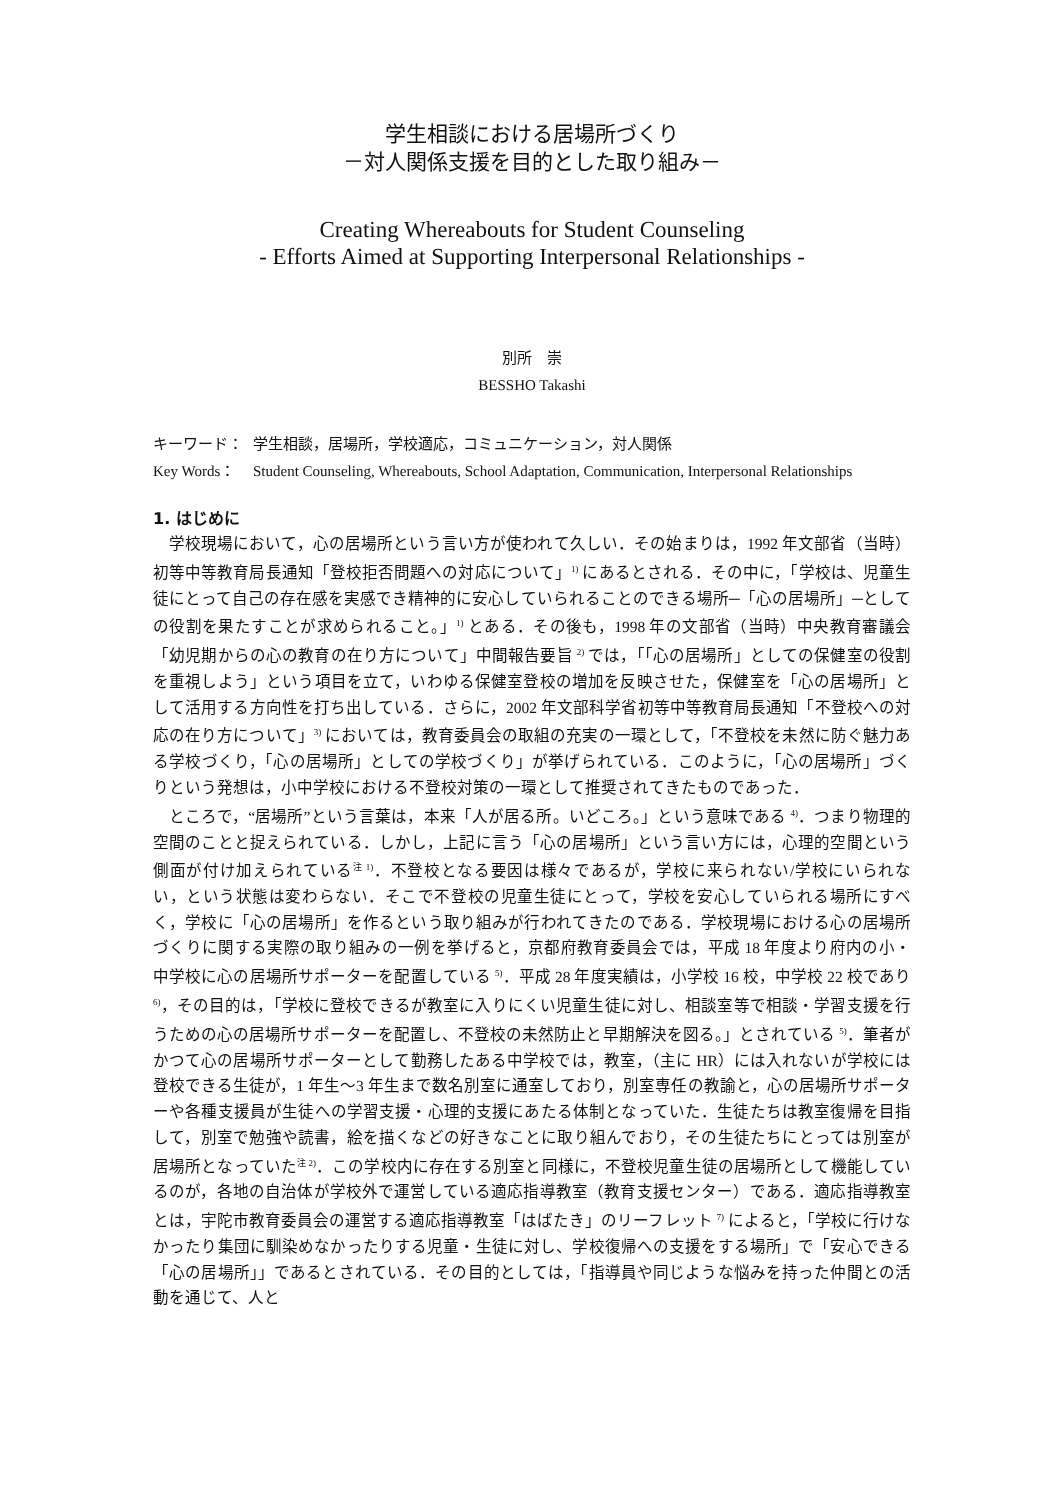学生相談における居場所づくり
－対人関係支援を目的とした取り組み－
Creating Whereabouts for Student Counseling
- Efforts Aimed at Supporting Interpersonal Relationships -
別所　崇
BESSHO Takashi
キーワード： 学生相談，居場所，学校適応，コミュニケーション，対人関係
Key Words： Student Counseling, Whereabouts, School Adaptation, Communication, Interpersonal Relationships
1. はじめに
学校現場において，心の居場所という言い方が使われて久しい．その始まりは，1992 年文部省（当時）初等中等教育局長通知「登校拒否問題への対応について」<sup>1)</sup> にあるとされる．その中に，「学校は、児童生徒にとって自己の存在感を実感でき精神的に安心していられることのできる場所─「心の居場所」─としての役割を果たすことが求められること。」<sup>1)</sup> とある．その後も，1998 年の文部省（当時）中央教育審議会「幼児期からの心の教育の在り方について」中間報告要旨 <sup>2)</sup> では，「「心の居場所」としての保健室の役割を重視しよう」という項目を立て，いわゆる保健室登校の増加を反映させた，保健室を「心の居場所」として活用する方向性を打ち出している．さらに，2002 年文部科学省初等中等教育局長通知「不登校への対応の在り方について」<sup>3)</sup> においては，教育委員会の取組の充実の一環として，「不登校を未然に防ぐ魅力ある学校づくり，「心の居場所」としての学校づくり」が挙げられている．このように，「心の居場所」づくりという発想は，小中学校における不登校対策の一環として推奨されてきたものであった．
ところで，“居場所”という言葉は，本来「人が居る所。いどころ。」という意味である <sup>4)</sup>．つまり物理的空間のことと捉えられている．しかし，上記に言う「心の居場所」という言い方には，心理的空間という側面が付け加えられている<sup>注 1)</sup>．不登校となる要因は様々であるが，学校に来られない/学校にいられない，という状態は変わらない．そこで不登校の児童生徒にとって，学校を安心していられる場所にすべく，学校に「心の居場所」を作るという取り組みが行われてきたのである．学校現場における心の居場所づくりに関する実際の取り組みの一例を挙げると，京都府教育委員会では，平成 18 年度より府内の小・中学校に心の居場所サポーターを配置している <sup>5)</sup>．平成 28 年度実績は，小学校 16 校，中学校 22 校であり <sup>6)</sup>，その目的は，「学校に登校できるが教室に入りにくい児童生徒に対し、相談室等で相談・学習支援を行うための心の居場所サポーターを配置し、不登校の未然防止と早期解決を図る。」とされている <sup>5)</sup>．筆者がかつて心の居場所サポーターとして勤務したある中学校では，教室，（主に HR）には入れないが学校には登校できる生徒が，1 年生～3 年生まで数名別室に通室しており，別室専任の教諭と，心の居場所サポーターや各種支援員が生徒への学習支援・心理的支援にあたる体制となっていた．生徒たちは教室復帰を目指して，別室で勉強や読書，絵を描くなどの好きなことに取り組んでおり，その生徒たちにとっては別室が居場所となっていた<sup>注 2)</sup>．この学校内に存在する別室と同様に，不登校児童生徒の居場所として機能しているのが，各地の自治体が学校外で運営している適応指導教室（教育支援センター）である．適応指導教室とは，宇陀市教育委員会の運営する適応指導教室「はばたき」のリーフレット <sup>7)</sup> によると，「学校に行けなかったり集団に馴染めなかったりする児童・生徒に対し、学校復帰への支援をする場所」で「安心できる「心の居場所」」であるとされている．その目的としては，「指導員や同じような悩みを持った仲間との活動を通じて、人と